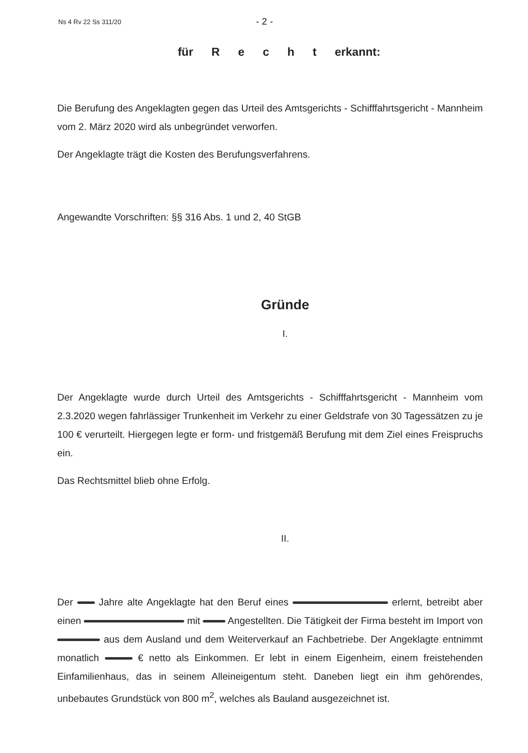Ns 4 Rv 22 Ss 311/20 - 2 -
für R e c h t erkannt:
Die Berufung des Angeklagten gegen das Urteil des Amtsgerichts - Schifffahrtsgericht - Mannheim vom 2. März 2020 wird als unbegründet verworfen.
Der Angeklagte trägt die Kosten des Berufungsverfahrens.
Angewandte Vorschriften: §§ 316 Abs. 1 und 2, 40 StGB
Gründe
I.
Der Angeklagte wurde durch Urteil des Amtsgerichts - Schifffahrtsgericht - Mannheim vom 2.3.2020 wegen fahrlässiger Trunkenheit im Verkehr zu einer Geldstrafe von 30 Tagessätzen zu je 100 € verurteilt. Hiergegen legte er form- und fristgemäß Berufung mit dem Ziel eines Freispruchs ein.
Das Rechtsmittel blieb ohne Erfolg.
II.
Der Jahre alte Angeklagte hat den Beruf eines erlernt, betreibt aber einen mit Angestellten. Die Tätigkeit der Firma besteht im Import von aus dem Ausland und dem Weiterverkauf an Fachbetriebe. Der Angeklagte entnimmt monatlich € netto als Einkommen. Er lebt in einem Eigenheim, einem freistehenden Einfamilienhaus, das in seinem Alleineigentum steht. Daneben liegt ein ihm gehörendes, unbebautes Grundstück von 800 m<sup>2</sup>, welches als Bauland ausgezeichnet ist.